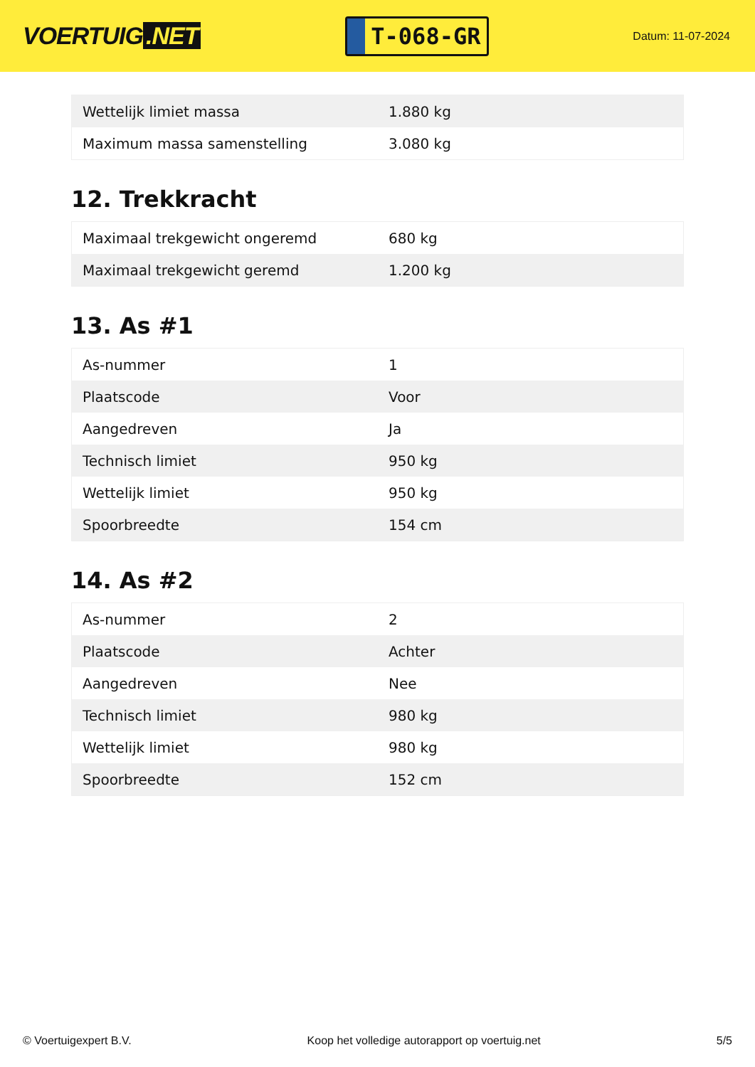VOERTUIG.NET
T-068-GR
Datum: 11-07-2024
| Wettelijk limiet massa | 1.880 kg |
| Maximum massa samenstelling | 3.080 kg |
12. Trekkracht
| Maximaal trekgewicht ongeremd | 680 kg |
| Maximaal trekgewicht geremd | 1.200 kg |
13. As #1
| As-nummer | 1 |
| Plaatscode | Voor |
| Aangedreven | Ja |
| Technisch limiet | 950 kg |
| Wettelijk limiet | 950 kg |
| Spoorbreedte | 154 cm |
14. As #2
| As-nummer | 2 |
| Plaatscode | Achter |
| Aangedreven | Nee |
| Technisch limiet | 980 kg |
| Wettelijk limiet | 980 kg |
| Spoorbreedte | 152 cm |
© Voertuigexpert B.V. Koop het volledige autorapport op voertuig.net 5/5